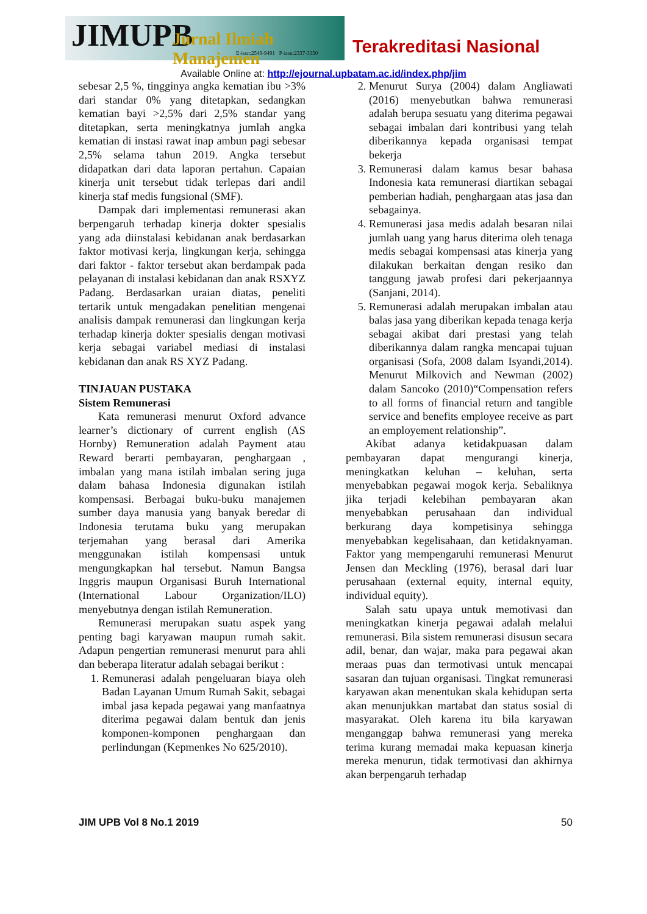JIMUPB Jurnal Ilmiah Manajemen
E-issn:2549-9491 P-issn:2337-3350
Terakreditasi Nasional
Available Online at: http://ejournal.upbatam.ac.id/index.php/jim
sebesar 2,5 %, tingginya angka kematian ibu >3% dari standar 0% yang ditetapkan, sedangkan kematian bayi >2,5% dari 2,5% standar yang ditetapkan, serta meningkatnya jumlah angka kematian di instasi rawat inap ambun pagi sebesar 2,5% selama tahun 2019. Angka tersebut didapatkan dari data laporan pertahun. Capaian kinerja unit tersebut tidak terlepas dari andil kinerja staf medis fungsional (SMF).
Dampak dari implementasi remunerasi akan berpengaruh terhadap kinerja dokter spesialis yang ada diinstalasi kebidanan anak berdasarkan faktor motivasi kerja, lingkungan kerja, sehingga dari faktor - faktor tersebut akan berdampak pada pelayanan di instalasi kebidanan dan anak RSXYZ Padang. Berdasarkan uraian diatas, peneliti tertarik untuk mengadakan penelitian mengenai analisis dampak remunerasi dan lingkungan kerja terhadap kinerja dokter spesialis dengan motivasi kerja sebagai variabel mediasi di instalasi kebidanan dan anak RS XYZ Padang.
TINJAUAN PUSTAKA
Sistem Remunerasi
Kata remunerasi menurut Oxford advance learner’s dictionary of current english (AS Hornby) Remuneration adalah Payment atau Reward berarti pembayaran, penghargaan , imbalan yang mana istilah imbalan sering juga dalam bahasa Indonesia digunakan istilah kompensasi. Berbagai buku-buku manajemen sumber daya manusia yang banyak beredar di Indonesia terutama buku yang merupakan terjemahan yang berasal dari Amerika menggunakan istilah kompensasi untuk mengungkapkan hal tersebut. Namun Bangsa Inggris maupun Organisasi Buruh International (International Labour Organization/ILO) menyebutnya dengan istilah Remuneration.
Remunerasi merupakan suatu aspek yang penting bagi karyawan maupun rumah sakit. Adapun pengertian remunerasi menurut para ahli dan beberapa literatur adalah sebagai berikut :
1. Remunerasi adalah pengeluaran biaya oleh Badan Layanan Umum Rumah Sakit, sebagai imbal jasa kepada pegawai yang manfaatnya diterima pegawai dalam bentuk dan jenis komponen-komponen penghargaan dan perlindungan (Kepmenkes No 625/2010).
2. Menurut Surya (2004) dalam Angliawati (2016) menyebutkan bahwa remunerasi adalah berupa sesuatu yang diterima pegawai sebagai imbalan dari kontribusi yang telah diberikannya kepada organisasi tempat bekerja
3. Remunerasi dalam kamus besar bahasa Indonesia kata remunerasi diartikan sebagai pemberian hadiah, penghargaan atas jasa dan sebagainya.
4. Remunerasi jasa medis adalah besaran nilai jumlah uang yang harus diterima oleh tenaga medis sebagai kompensasi atas kinerja yang dilakukan berkaitan dengan resiko dan tanggung jawab profesi dari pekerjaannya (Sanjani, 2014).
5. Remunerasi adalah merupakan imbalan atau balas jasa yang diberikan kepada tenaga kerja sebagai akibat dari prestasi yang telah diberikannya dalam rangka mencapai tujuan organisasi (Sofa, 2008 dalam Isyandi,2014). Menurut Milkovich and Newman (2002) dalam Sancoko (2010)“Compensation refers to all forms of financial return and tangible service and benefits employee receive as part an employement relationship”.
Akibat adanya ketidakpuasan dalam pembayaran dapat mengurangi kinerja, meningkatkan keluhan – keluhan, serta menyebabkan pegawai mogok kerja. Sebaliknya jika terjadi kelebihan pembayaran akan menyebabkan perusahaan dan individual berkurang daya kompetisinya sehingga menyebabkan kegelisahaan, dan ketidaknyaman. Faktor yang mempengaruhi remunerasi Menurut Jensen dan Meckling (1976), berasal dari luar perusahaan (external equity, internal equity, individual equity).
Salah satu upaya untuk memotivasi dan meningkatkan kinerja pegawai adalah melalui remunerasi. Bila sistem remunerasi disusun secara adil, benar, dan wajar, maka para pegawai akan meraas puas dan termotivasi untuk mencapai sasaran dan tujuan organisasi. Tingkat remunerasi karyawan akan menentukan skala kehidupan serta akan menunjukkan martabat dan status sosial di masyarakat. Oleh karena itu bila karyawan menganggap bahwa remunerasi yang mereka terima kurang memadai maka kepuasan kinerja mereka menurun, tidak termotivasi dan akhirnya akan berpengaruh terhadap
JIM UPB Vol 8 No.1 2019 50